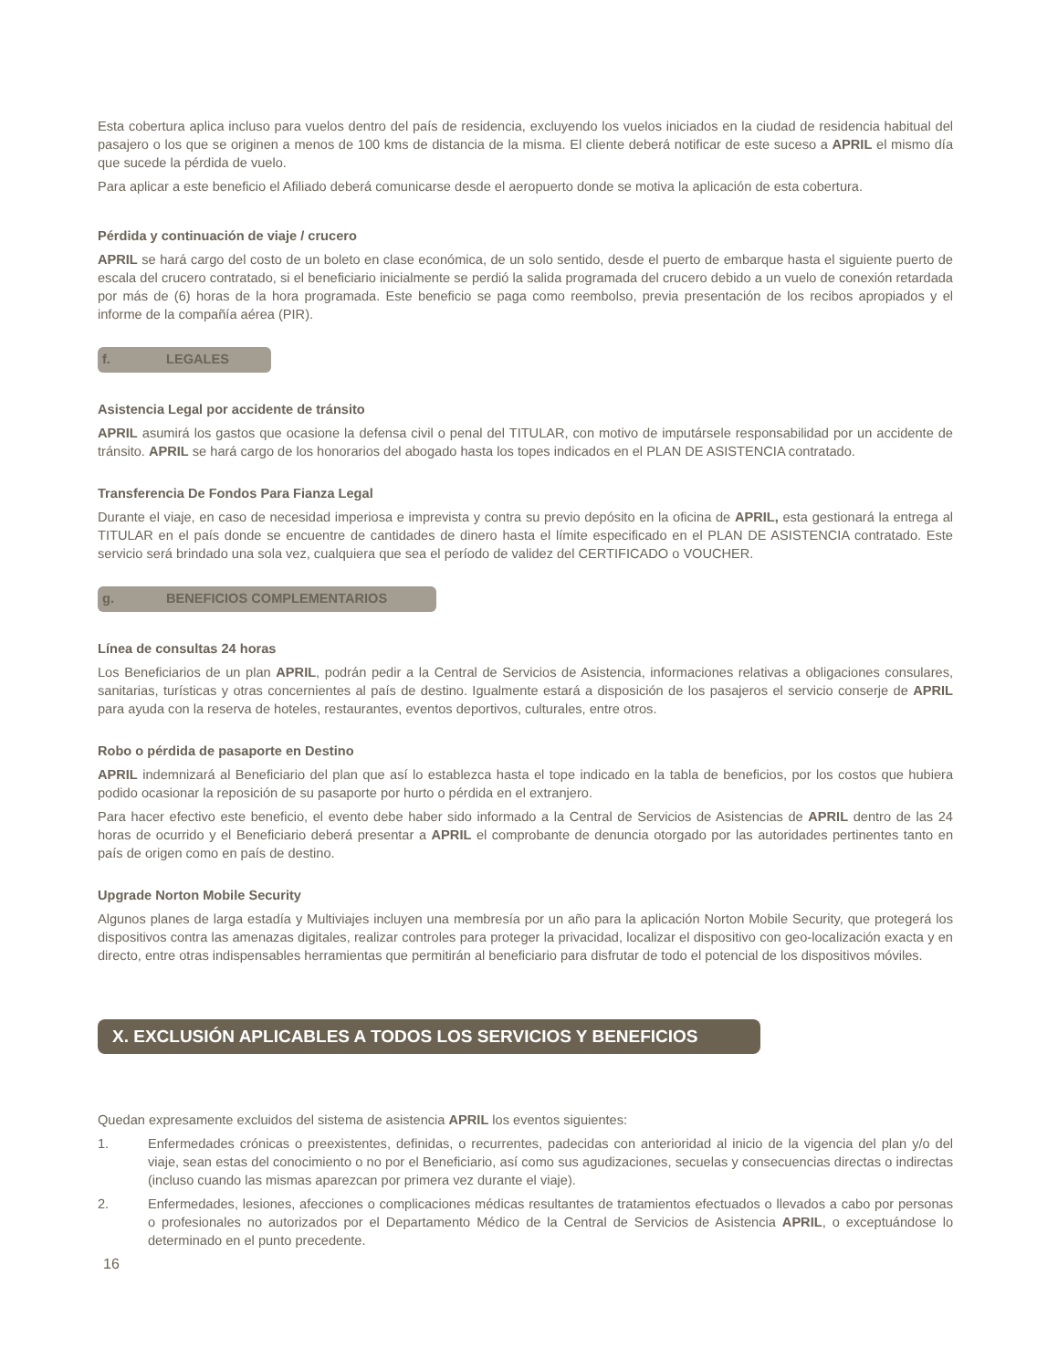Esta cobertura aplica incluso para vuelos dentro del país de residencia, excluyendo los vuelos iniciados en la ciudad de residencia habitual del pasajero o los que se originen a menos de 100 kms de distancia de la misma. El cliente deberá notificar de este suceso a APRIL el mismo día que sucede la pérdida de vuelo.
Para aplicar a este beneficio el Afiliado deberá comunicarse desde el aeropuerto donde se motiva la aplicación de esta cobertura.
Pérdida y continuación de viaje / crucero
APRIL se hará cargo del costo de un boleto en clase económica, de un solo sentido, desde el puerto de embarque hasta el siguiente puerto de escala del crucero contratado, si el beneficiario inicialmente se perdió la salida programada del crucero debido a un vuelo de conexión retardada por más de (6) horas de la hora programada. Este beneficio se paga como reembolso, previa presentación de los recibos apropiados y el informe de la compañía aérea (PIR).
f. LEGALES
Asistencia Legal por accidente de tránsito
APRIL asumirá los gastos que ocasione la defensa civil o penal del TITULAR, con motivo de imputársele responsabilidad por un accidente de tránsito. APRIL se hará cargo de los honorarios del abogado hasta los topes indicados en el PLAN DE ASISTENCIA contratado.
Transferencia De Fondos Para Fianza Legal
Durante el viaje, en caso de necesidad imperiosa e imprevista y contra su previo depósito en la oficina de APRIL, esta gestionará la entrega al TITULAR en el país donde se encuentre de cantidades de dinero hasta el límite especificado en el PLAN DE ASISTENCIA contratado. Este servicio será brindado una sola vez, cualquiera que sea el período de validez del CERTIFICADO o VOUCHER.
g. BENEFICIOS COMPLEMENTARIOS
Línea de consultas 24 horas
Los Beneficiarios de un plan APRIL, podrán pedir a la Central de Servicios de Asistencia, informaciones relativas a obligaciones consulares, sanitarias, turísticas y otras concernientes al país de destino. Igualmente estará a disposición de los pasajeros el servicio conserje de APRIL para ayuda con la reserva de hoteles, restaurantes, eventos deportivos, culturales, entre otros.
Robo o pérdida de pasaporte en Destino
APRIL indemnizará al Beneficiario del plan que así lo establezca hasta el tope indicado en la tabla de beneficios, por los costos que hubiera podido ocasionar la reposición de su pasaporte por hurto o pérdida en el extranjero.
Para hacer efectivo este beneficio, el evento debe haber sido informado a la Central de Servicios de Asistencias de APRIL dentro de las 24 horas de ocurrido y el Beneficiario deberá presentar a APRIL el comprobante de denuncia otorgado por las autoridades pertinentes tanto en país de origen como en país de destino.
Upgrade Norton Mobile Security
Algunos planes de larga estadía y Multiviajes incluyen una membresía por un año para la aplicación Norton Mobile Security, que protegerá los dispositivos contra las amenazas digitales, realizar controles para proteger la privacidad, localizar el dispositivo con geo-localización exacta y en directo, entre otras indispensables herramientas que permitirán al beneficiario para disfrutar de todo el potencial de los dispositivos móviles.
X. EXCLUSIÓN APLICABLES A TODOS LOS SERVICIOS Y BENEFICIOS
Quedan expresamente excluidos del sistema de asistencia APRIL los eventos siguientes:
1. Enfermedades crónicas o preexistentes, definidas, o recurrentes, padecidas con anterioridad al inicio de la vigencia del plan y/o del viaje, sean estas del conocimiento o no por el Beneficiario, así como sus agudizaciones, secuelas y consecuencias directas o indirectas (incluso cuando las mismas aparezcan por primera vez durante el viaje).
2. Enfermedades, lesiones, afecciones o complicaciones médicas resultantes de tratamientos efectuados o llevados a cabo por personas o profesionales no autorizados por el Departamento Médico de la Central de Servicios de Asistencia APRIL, o exceptuándose lo determinado en el punto precedente.
16